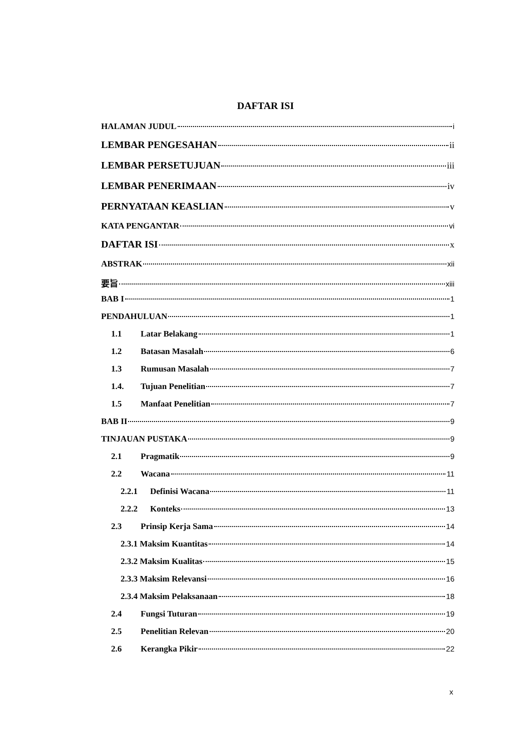DAFTAR ISI
HALAMAN JUDUL i
LEMBAR PENGESAHAN ii
LEMBAR PERSETUJUAN iii
LEMBAR PENERIMAAN iv
PERNYATAAN KEASLIAN v
KATA PENGANTAR vi
DAFTAR ISI x
ABSTRAK xii
要旨 xiii
BAB I 1
PENDAHULUAN 1
1.1 Latar Belakang 1
1.2 Batasan Masalah 6
1.3 Rumusan Masalah 7
1.4. Tujuan Penelitian 7
1.5 Manfaat Penelitian 7
BAB II 9
TINJAUAN PUSTAKA 9
2.1 Pragmatik 9
2.2 Wacana 11
2.2.1 Definisi Wacana 11
2.2.2 Konteks 13
2.3 Prinsip Kerja Sama 14
2.3.1 Maksim Kuantitas 14
2.3.2 Maksim Kualitas 15
2.3.3 Maksim Relevansi 16
2.3.4 Maksim Pelaksanaan 18
2.4 Fungsi Tuturan 19
2.5 Penelitian Relevan 20
2.6 Kerangka Pikir 22
x